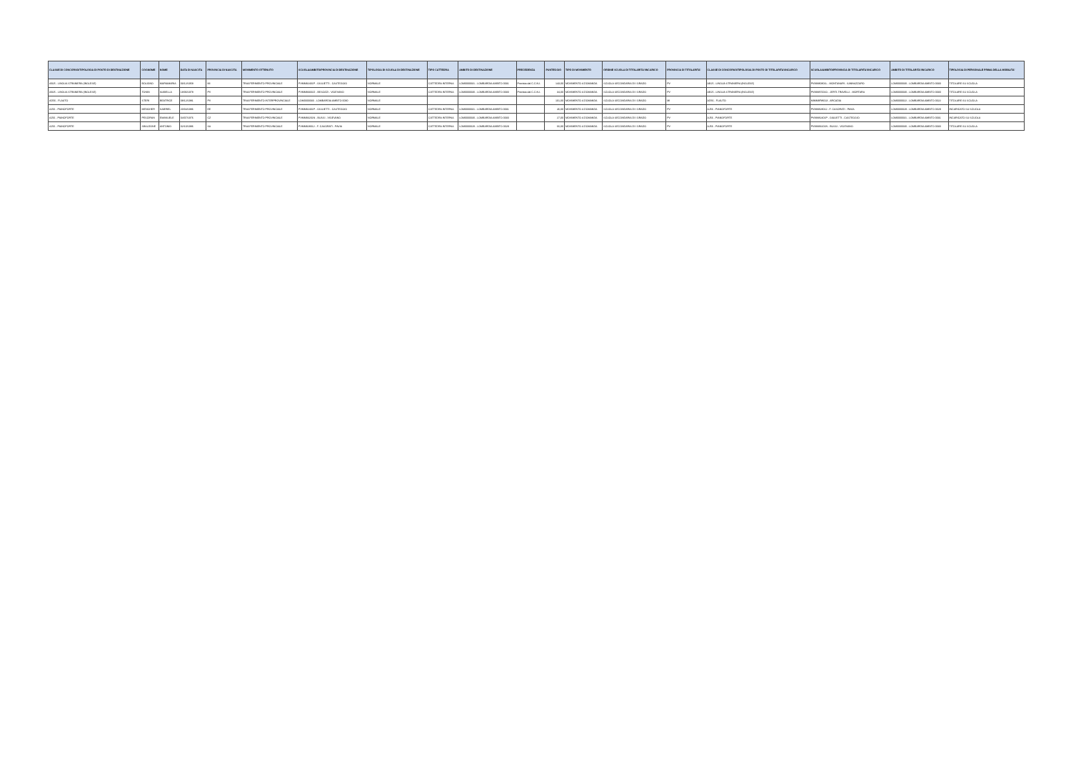| CLASSE DI CONCORSO/TIPOLOGIA DI POSTO DI DESTINAZIONE | COGNOME | NOME | DATA DI NASCITA | PROVINCIA DI NASCITA | MOVIMENTO OTTENUTO | SCUOLA/AMBITO/PROVINCIA DI DESTINAZIONE | TIPOLOGIA DI SCUOLA DI DESTINAZIONE | TIPO CATTEDRA | AMBITO DI DESTINAZIONE | PRECEDENZA | PUNTEGGIO | TIPO DI MOVIMENTO | ORDINE SCUOLA DI TITOLARITA'/INCARICO | PROVINCIA DI TITOLARITA' | CLASSE DI CONCORSO/TIPOLOGIA DI POSTO DI TITOLARITA'/INCARICO | SCUOLA/AMBITO/PROVINCIA DI TITOLARITA'/INCARICO | AMBITO DI TITOLARITA'/INCARICO | TIPOLOGIA DI PERSONALE PRIMA DELLA MOBILITA' |
| --- | --- | --- | --- | --- | --- | --- | --- | --- | --- | --- | --- | --- | --- | --- | --- | --- | --- | --- |
| AB25 - LINGUA STRANIERA (INGLESE) | BOLIGNO | MARIAMARIA | 03/12/1958 | MI | TRASFERIMENTO PROVINCIALE | PVMM82401P - GIULIETTI - CASTEGGIO | NORMALE | CATTEDRA INTERNA | LOM0000031 - LOMBARDIA AMBITO 0031 | Prevista dal C.C.N.I. | 143,00 | MOVIMENTO A DOMANDA | SCUOLA SECONDARIA DI I GRADO | PV | AB25 - LINGUA STRANIERA (INGLESE) | PVMM80801L - MONTANARI - SANNAZZARO | LOM0000030 - LOMBARDIA AMBITO 0030 | TITOLARE SU SCUOLA |
| AB25 - LINGUA STRANIERA (INGLESE) | TONIN | ISABELLA | 18/06/1978 | PV | TRASFERIMENTO PROVINCIALE | PVMM83301D - BESOZZI - VIGEVANO | NORMALE | CATTEDRA INTERNA | LOM0000030 - LOMBARDIA AMBITO 0030 | Prevista dal C.C.N.I. | 34,00 | MOVIMENTO A DOMANDA | SCUOLA SECONDARIA DI I GRADO | PV | AB25 - LINGUA STRANIERA (INGLESE) | PVMM87001G - JERTI-TRAVELLI - MORTARA | LOM0000030 - LOMBARDIA AMBITO 0030 | TITOLARE SU SCUOLA |
| AD56 - FLAUTO | STERI | BEATRICE | 08/12/1981 | PV | TRASFERIMENTO INTERPROVINCIALE | LOM0000030 - LOMBARDIA AMBITO 0030 | NORMALE | | | | 101,00 | MOVIMENTO A DOMANDA | SCUOLA SECONDARIA DI I GRADO | MI | AD56 - FLAUTO | MIMM8FW013 - ARCADIA | LOM0000022 - LOMBARDIA AMBITO 0022 | TITOLARE SU SCUOLA |
| AJ56 - PIANOFORTE | MENGHER | GABRIEL | 20/04/1986 | EE | TRASFERIMENTO PROVINCIALE | PVMM82401P - GIULIETTI - CASTEGGIO | NORMALE | CATTEDRA INTERNA | LOM0000031 - LOMBARDIA AMBITO 0031 | | 46,00 | MOVIMENTO A DOMANDA | SCUOLA SECONDARIA DI I GRADO | PV | AJ56 - PIANOFORTE | PVMM828012 - F. CASORATI - PAVIA | LOM0000029 - LOMBARDIA AMBITO 0029 | INCARICATO SU SCUOLA |
| AJ56 - PIANOFORTE | PESCIRAN | EMANUELE | 04/07/1976 | CZ | TRASFERIMENTO PROVINCIALE | PVMM83201N - BUSSI - VIGEVANO | NORMALE | CATTEDRA INTERNA | LOM0000030 - LOMBARDIA AMBITO 0030 | | 27,00 | MOVIMENTO A DOMANDA | SCUOLA SECONDARIA DI I GRADO | PV | AJ56 - PIANOFORTE | PVMM82401P - GIULIETTI - CASTEGGIO | LOM0000031 - LOMBARDIA AMBITO 0031 | INCARICATO SU SCUOLA |
| AJ56 - PIANOFORTE | SBALDONE | ANTONIO | 02/10/1986 | SA | TRASFERIMENTO PROVINCIALE | PVMM828012 - F. CASORATI - PAVIA | NORMALE | CATTEDRA INTERNA | LOM0000029 - LOMBARDIA AMBITO 0029 | | 66,00 | MOVIMENTO A DOMANDA | SCUOLA SECONDARIA DI I GRADO | PV | AJ56 - PIANOFORTE | PVMM83201N - BUSSI - VIGEVANO | LOM0000030 - LOMBARDIA AMBITO 0030 | TITOLARE SU SCUOLA |